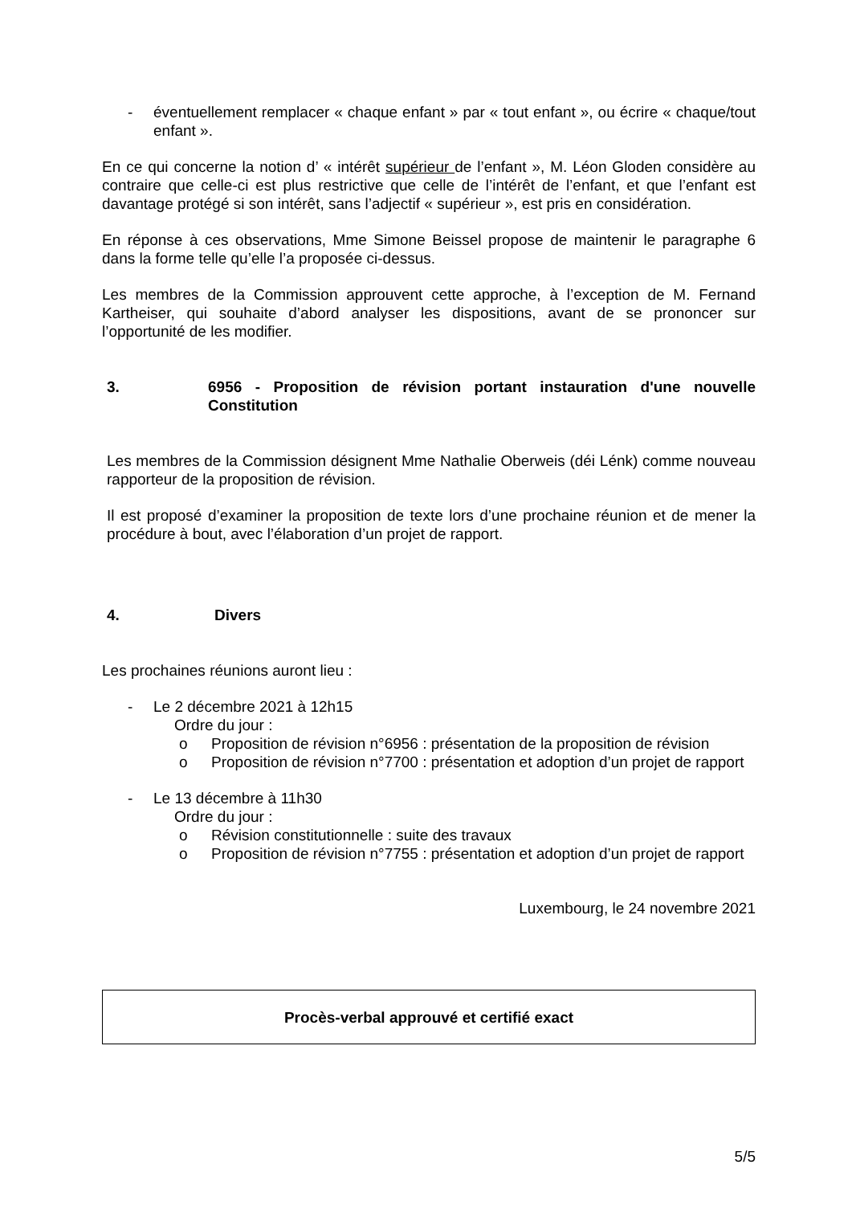- éventuellement remplacer « chaque enfant » par « tout enfant », ou écrire « chaque/tout enfant ».
En ce qui concerne la notion d’ « intérêt supérieur de l’enfant », M. Léon Gloden considère au contraire que celle-ci est plus restrictive que celle de l’intérêt de l’enfant, et que l’enfant est davantage protégé si son intérêt, sans l’adjectif « supérieur », est pris en considération.
En réponse à ces observations, Mme Simone Beissel propose de maintenir le paragraphe 6 dans la forme telle qu’elle l’a proposée ci-dessus.
Les membres de la Commission approuvent cette approche, à l’exception de M. Fernand Kartheiser, qui souhaite d’abord analyser les dispositions, avant de se prononcer sur l’opportunité de les modifier.
3. 6956 - Proposition de révision portant instauration d'une nouvelle Constitution
Les membres de la Commission désignent Mme Nathalie Oberweis (déi Lénk) comme nouveau rapporteur de la proposition de révision.
Il est proposé d’examiner la proposition de texte lors d’une prochaine réunion et de mener la procédure à bout, avec l’élaboration d’un projet de rapport.
4. Divers
Les prochaines réunions auront lieu :
- Le 2 décembre 2021 à 12h15
Ordre du jour :
o Proposition de révision n°6956 : présentation de la proposition de révision
o Proposition de révision n°7700 : présentation et adoption d’un projet de rapport
- Le 13 décembre à 11h30
Ordre du jour :
o Révision constitutionnelle : suite des travaux
o Proposition de révision n°7755 : présentation et adoption d’un projet de rapport
Luxembourg, le 24 novembre 2021
Procès-verbal approuvé et certifié exact
5/5